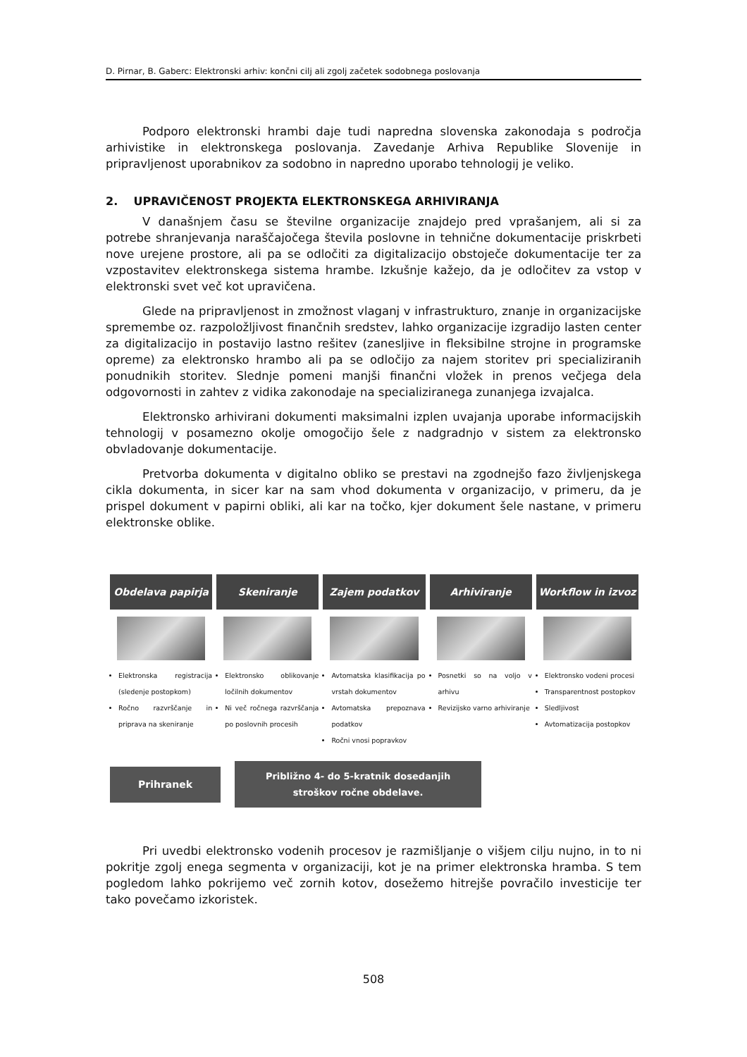D. Pirnar, B. Gaberc: Elektronski arhiv: končni cilj ali zgolj začetek sodobnega poslovanja
Podporo elektronski hrambi daje tudi napredna slovenska zakonodaja s področja arhivistike in elektronskega poslovanja. Zavedanje Arhiva Republike Slovenije in pripravljenost uporabnikov za sodobno in napredno uporabo tehnologij je veliko.
2. UPRAVIČENOST PROJEKTA ELEKTRONSKEGA ARHIVIRANJA
V današnjem času se številne organizacije znajdejo pred vprašanjem, ali si za potrebe shranjevanja naraščajočega števila poslovne in tehnične dokumentacije priskrbeti nove urejene prostore, ali pa se odločiti za digitalizacijo obstoječe dokumentacije ter za vzpostavitev elektronskega sistema hrambe. Izkušnje kažejo, da je odločitev za vstop v elektronski svet več kot upravičena.
Glede na pripravljenost in zmožnost vlaganj v infrastrukturo, znanje in organizacijske spremembe oz. razpoložljivost finančnih sredstev, lahko organizacije izgradijo lasten center za digitalizacijo in postavijo lastno rešitev (zanesljive in fleksibilne strojne in programske opreme) za elektronsko hrambo ali pa se odločijo za najem storitev pri specializiranih ponudnikih storitev. Slednje pomeni manjši finančni vložek in prenos večjega dela odgovornosti in zahtev z vidika zakonodaje na specializiranega zunanjega izvajalca.
Elektronsko arhivirani dokumenti maksimalni izplen uvajanja uporabe informacijskih tehnologij v posamezno okolje omogočijo šele z nadgradnjo v sistem za elektronsko obvladovanje dokumentacije.
Pretvorba dokumenta v digitalno obliko se prestavi na zgodnejšo fazo življenjskega cikla dokumenta, in sicer kar na sam vhod dokumenta v organizacijo, v primeru, da je prispel dokument v papirni obliki, ali kar na točko, kjer dokument šele nastane, v primeru elektronske oblike.
Obdelava papirja Skeniranje Zajem podatkov Arhiviranje Workflow in izvoz
Elektronska registracija (sledenje postopkom)
Ročno razvrščanje in priprava na skeniranje
Elektronsko oblikovanje ločilnih dokumentov
Ni več ročnega razvrščanja po poslovnih procesih
Avtomatska klasifikacija po vrstah dokumentov
Avtomatska prepoznava podatkov
Ročni vnosi popravkov
Posnetki so na voljo v arhivu
Revizijsko varno arhiviranje
Elektronsko vodeni procesi
Transparentnost postopkov
Sledljivost
Avtomatizacija postopkov
Prihranek
Približno 4- do 5-kratnik dosedanjih stroškov ročne obdelave.
Pri uvedbi elektronsko vodenih procesov je razmišljanje o višjem cilju nujno, in to ni pokritje zgolj enega segmenta v organizaciji, kot je na primer elektronska hramba. S tem pogledom lahko pokrijemo več zornih kotov, dosežemo hitrejše povračilo investicije ter tako povečamo izkoristek.
508